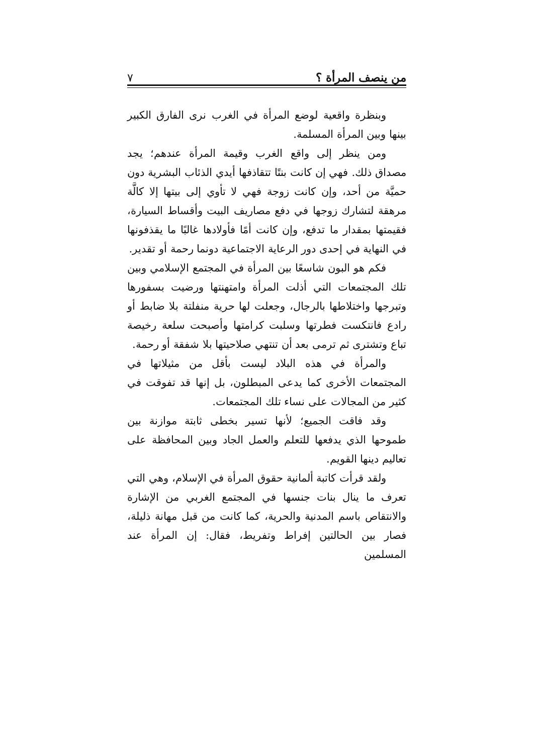من ينصف المرأة ؟ ٧
وبنظرة واقعية لوضع المرأة في الغرب نرى الفارق الكبير بينها وبين المرأة المسلمة.
ومن ينظر إلى واقع الغرب وقيمة المرأة عندهم؛ يجد مصداق ذلك. فهي إن كانت بنتًا تتقاذفها أيدي الذئاب البشرية دون حميَّة من أحد، وإن كانت زوجة فهي لا تأوي إلى بيتها إلا كالَّة مرهقة لتشارك زوجها في دفع مصاريف البيت وأقساط السيارة، فقيمتها بمقدار ما تدفع، وإن كانت أمًا فأولادها غالبًا ما يقذفونها في النهاية في إحدى دور الرعاية الاجتماعية دونما رحمة أو تقدير.
فكم هو البون شاسعًا بين المرأة في المجتمع الإسلامي وبين تلك المجتمعات التي أذلت المرأة وامتهنتها ورضيت بسفورها وتبرجها واختلاطها بالرجال، وجعلت لها حرية منفلتة بلا ضابط أو رادع فانتكست فطرتها وسلبت كرامتها وأصبحت سلعة رخيصة تباع وتشترى ثم ترمى بعد أن تنتهي صلاحيتها بلا شفقة أو رحمة.
والمرأة في هذه البلاد ليست بأقل من مثيلاتها في المجتمعات الأخرى كما يدعى المبطلون، بل إنها قد تفوقت في كثير من المجالات على نساء تلك المجتمعات.
وقد فاقت الجميع؛ لأنها تسير بخطى ثابتة موازنة بين طموحها الذي يدفعها للتعلم والعمل الجاد وبين المحافظة على تعاليم دينها القويم.
ولقد قرأت كاتبة ألمانية حقوق المرأة في الإسلام، وهي التي تعرف ما ينال بنات جنسها في المجتمع الغربي من الإشارة والانتقاص باسم المدنية والحرية، كما كانت من قبل مهانة ذليلة، فصار بين الحالتين إفراط وتفريط، فقال: إن المرأة عند المسلمين